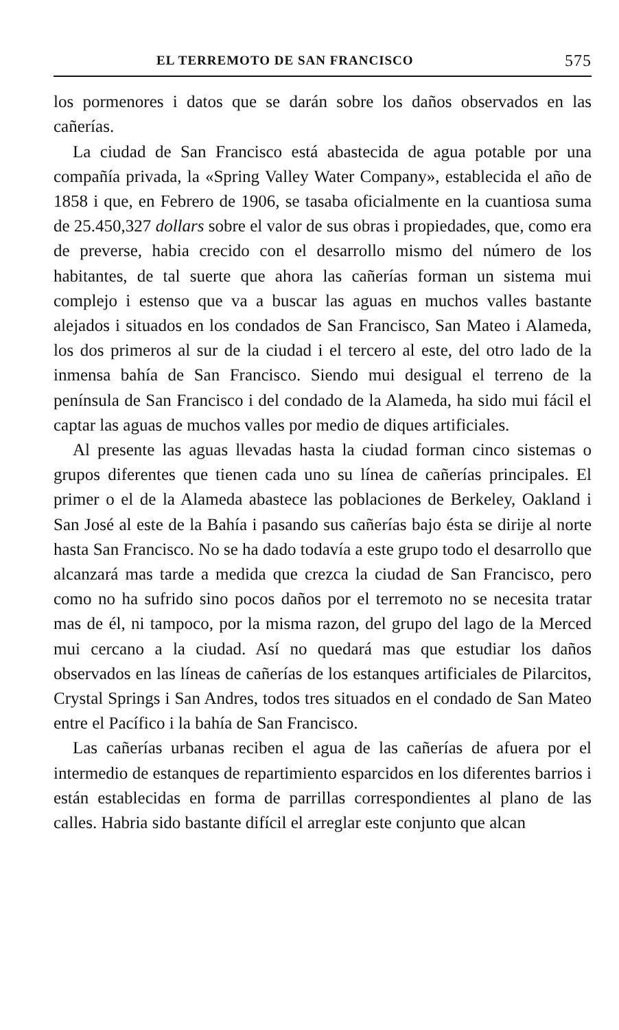EL TERREMOTO DE SAN FRANCISCO 575
los pormenores i datos que se darán sobre los daños observados en las cañerías.
La ciudad de San Francisco está abastecida de agua potable por una compañía privada, la «Spring Valley Water Company», establecida el año de 1858 i que, en Febrero de 1906, se tasaba oficialmente en la cuantiosa suma de 25.450,327 dollars sobre el valor de sus obras i propiedades, que, como era de preverse, habia crecido con el desarrollo mismo del número de los habitantes, de tal suerte que ahora las cañerías forman un sistema mui complejo i estenso que va a buscar las aguas en muchos valles bastante alejados i situados en los condados de San Francisco, San Mateo i Alameda, los dos primeros al sur de la ciudad i el tercero al este, del otro lado de la inmensa bahía de San Francisco. Siendo mui desigual el terreno de la península de San Francisco i del condado de la Alameda, ha sido mui fácil el captar las aguas de muchos valles por medio de diques artificiales.
Al presente las aguas llevadas hasta la ciudad forman cinco sistemas o grupos diferentes que tienen cada uno su línea de cañerías principales. El primer o el de la Alameda abastece las poblaciones de Berkeley, Oakland i San José al este de la Bahía i pasando sus cañerías bajo ésta se dirije al norte hasta San Francisco. No se ha dado todavía a este grupo todo el desarrollo que alcanzará mas tarde a medida que crezca la ciudad de San Francisco, pero como no ha sufrido sino pocos daños por el terremoto no se necesita tratar mas de él, ni tampoco, por la misma razon, del grupo del lago de la Merced mui cercano a la ciudad. Así no quedará mas que estudiar los daños observados en las líneas de cañerías de los estanques artificiales de Pilarcitos, Crystal Springs i San Andres, todos tres situados en el condado de San Mateo entre el Pacífico i la bahía de San Francisco.
Las cañerías urbanas reciben el agua de las cañerías de afuera por el intermedio de estanques de repartimiento esparcidos en los diferentes barrios i están establecidas en forma de parrillas correspondientes al plano de las calles. Habria sido bastante difícil el arreglar este conjunto que alcan